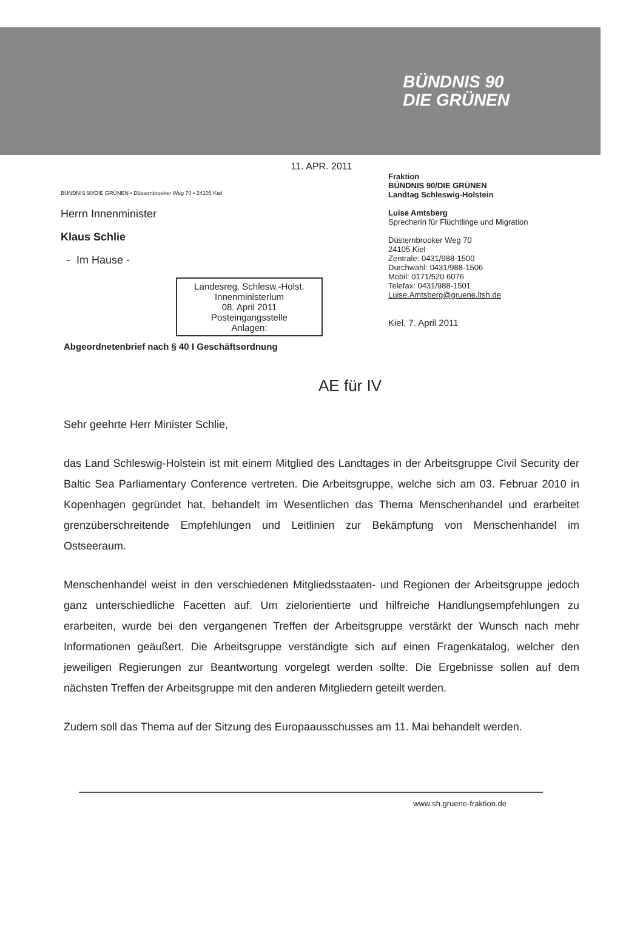BÜNDNIS 90
DIE GRÜNEN
11. APR. 2011
BÜNDNIS 90/DIE GRÜNEN • Düsternbrooker Weg 70 • 24105 Kiel
Herrn Innenminister
Klaus Schlie
- Im Hause -
Landesreg. Schlesw.-Holst.
Innenministerium
08. April 2011
Posteingangsstelle
Anlagen:
Fraktion
BÜNDNIS 90/DIE GRÜNEN
Landtag Schleswig-Holstein
Luise Amtsberg
Sprecherin für Flüchtlinge und Migration
Düsternbrooker Weg 70
24105 Kiel
Zentrale: 0431/988-1500
Durchwahl: 0431/988-1506
Mobil: 0171/520 6076
Telefax: 0431/988-1501
Luise.Amtsberg@gruene.ltsh.de
Kiel, 7. April 2011
Abgeordnetenbrief nach § 40 I Geschäftsordnung
AE für IV
Sehr geehrte Herr Minister Schlie,
das Land Schleswig-Holstein ist mit einem Mitglied des Landtages in der Arbeitsgruppe Civil Security der Baltic Sea Parliamentary Conference vertreten. Die Arbeitsgruppe, welche sich am 03. Februar 2010 in Kopenhagen gegründet hat, behandelt im Wesentlichen das Thema Menschenhandel und erarbeitet grenzüberschreitende Empfehlungen und Leitlinien zur Bekämpfung von Menschenhandel im Ostseeraum.
Menschenhandel weist in den verschiedenen Mitgliedsstaaten- und Regionen der Arbeitsgruppe jedoch ganz unterschiedliche Facetten auf. Um zielorientierte und hilfreiche Handlungsempfehlungen zu erarbeiten, wurde bei den vergangenen Treffen der Arbeitsgruppe verstärkt der Wunsch nach mehr Informationen geäußert. Die Arbeitsgruppe verständigte sich auf einen Fragenkatalog, welcher den jeweiligen Regierungen zur Beantwortung vorgelegt werden sollte. Die Ergebnisse sollen auf dem nächsten Treffen der Arbeitsgruppe mit den anderen Mitgliedern geteilt werden.
Zudem soll das Thema auf der Sitzung des Europaausschusses am 11. Mai behandelt werden.
www.sh.gruene-fraktion.de